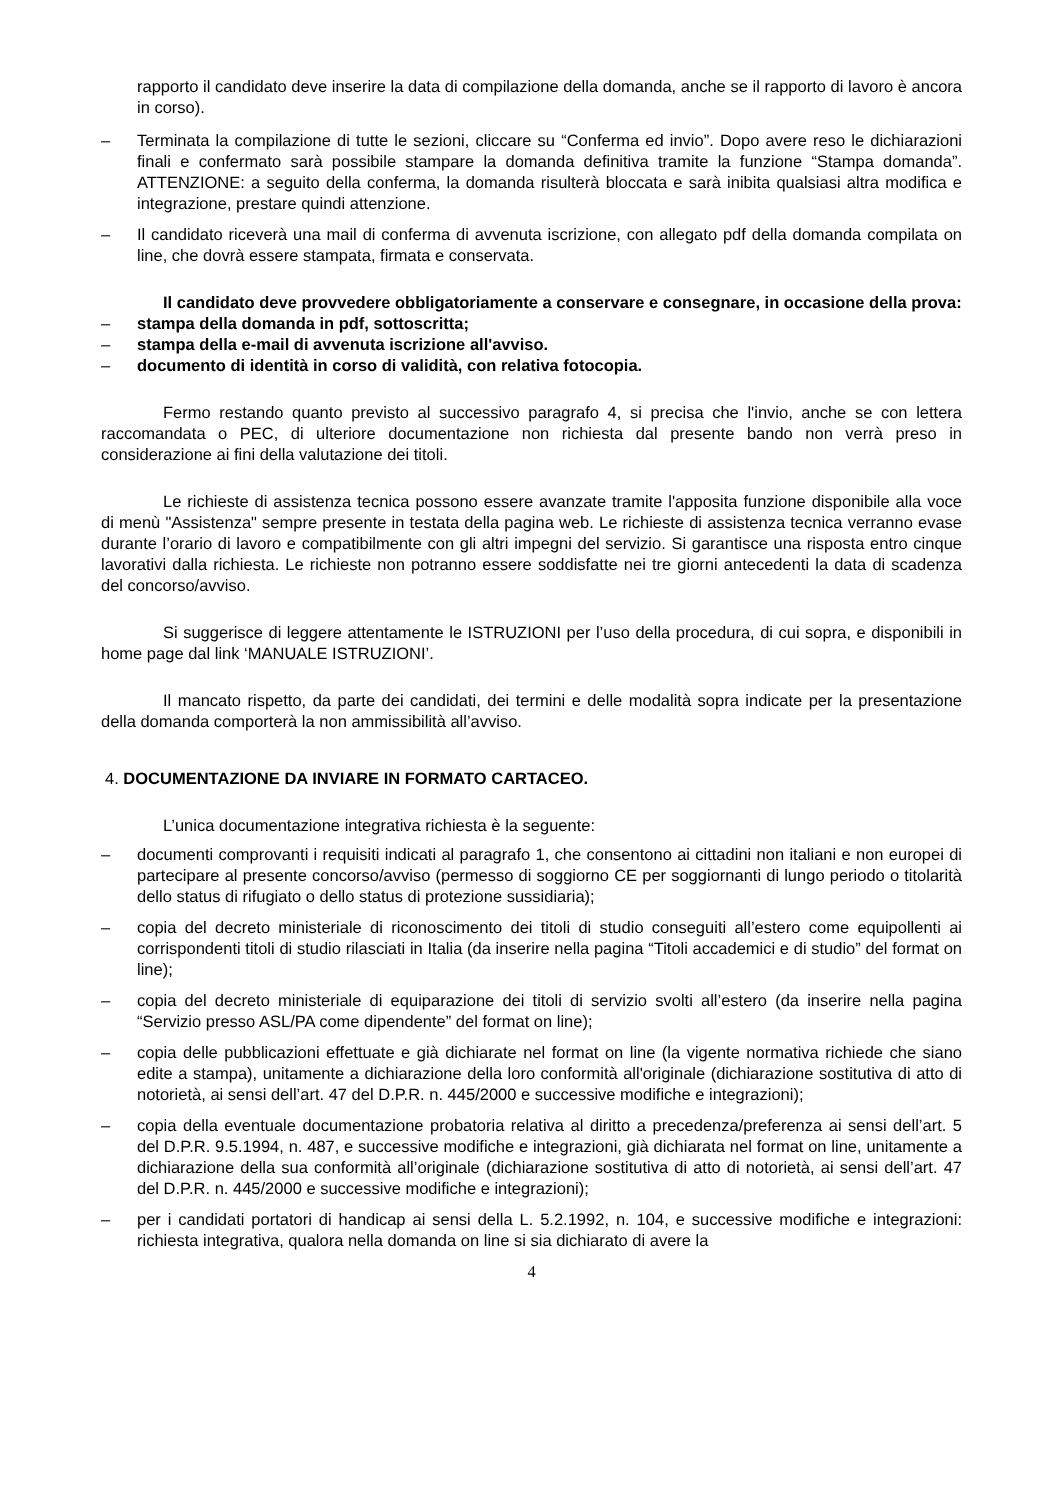rapporto il candidato deve inserire la data di compilazione della domanda, anche se il rapporto di lavoro è ancora in corso).
– Terminata la compilazione di tutte le sezioni, cliccare su “Conferma ed invio”. Dopo avere reso le dichiarazioni finali e confermato sarà possibile stampare la domanda definitiva tramite la funzione “Stampa domanda”. ATTENZIONE: a seguito della conferma, la domanda risulterà bloccata e sarà inibita qualsiasi altra modifica e integrazione, prestare quindi attenzione.
– Il candidato riceverà una mail di conferma di avvenuta iscrizione, con allegato pdf della domanda compilata on line, che dovrà essere stampata, firmata e conservata.
Il candidato deve provvedere obbligatoriamente a conservare e consegnare, in occasione della prova:
– stampa della domanda in pdf, sottoscritta;
– stampa della e-mail di avvenuta iscrizione all'avviso.
– documento di identità in corso di validità, con relativa fotocopia.
Fermo restando quanto previsto al successivo paragrafo 4, si precisa che l'invio, anche se con lettera raccomandata o PEC, di ulteriore documentazione non richiesta dal presente bando non verrà preso in considerazione ai fini della valutazione dei titoli.
Le richieste di assistenza tecnica possono essere avanzate tramite l'apposita funzione disponibile alla voce di menù "Assistenza" sempre presente in testata della pagina web. Le richieste di assistenza tecnica verranno evase durante l’orario di lavoro e compatibilmente con gli altri impegni del servizio. Si garantisce una risposta entro cinque lavorativi dalla richiesta. Le richieste non potranno essere soddisfatte nei tre giorni antecedenti la data di scadenza del concorso/avviso.
Si suggerisce di leggere attentamente le ISTRUZIONI per l’uso della procedura, di cui sopra, e disponibili in home page dal link ‘MANUALE ISTRUZIONI’.
Il mancato rispetto, da parte dei candidati, dei termini e delle modalità sopra indicate per la presentazione della domanda comporterà la non ammissibilità all’avviso.
4. DOCUMENTAZIONE DA INVIARE IN FORMATO CARTACEO.
L’unica documentazione integrativa richiesta è la seguente:
– documenti comprovanti i requisiti indicati al paragrafo 1, che consentono ai cittadini non italiani e non europei di partecipare al presente concorso/avviso (permesso di soggiorno CE per soggiornanti di lungo periodo o titolarità dello status di rifugiato o dello status di protezione sussidiaria);
– copia del decreto ministeriale di riconoscimento dei titoli di studio conseguiti all’estero come equipollenti ai corrispondenti titoli di studio rilasciati in Italia (da inserire nella pagina “Titoli accademici e di studio” del format on line);
– copia del decreto ministeriale di equiparazione dei titoli di servizio svolti all’estero (da inserire nella pagina “Servizio presso ASL/PA come dipendente” del format on line);
– copia delle pubblicazioni effettuate e già dichiarate nel format on line (la vigente normativa richiede che siano edite a stampa), unitamente a dichiarazione della loro conformità all'originale (dichiarazione sostitutiva di atto di notorietà, ai sensi dell’art. 47 del D.P.R. n. 445/2000 e successive modifiche e integrazioni);
– copia della eventuale documentazione probatoria relativa al diritto a precedenza/preferenza ai sensi dell’art. 5 del D.P.R. 9.5.1994, n. 487, e successive modifiche e integrazioni, già dichiarata nel format on line, unitamente a dichiarazione della sua conformità all’originale (dichiarazione sostitutiva di atto di notorietà, ai sensi dell’art. 47 del D.P.R. n. 445/2000 e successive modifiche e integrazioni);
– per i candidati portatori di handicap ai sensi della L. 5.2.1992, n. 104, e successive modifiche e integrazioni: richiesta integrativa, qualora nella domanda on line si sia dichiarato di avere la
4